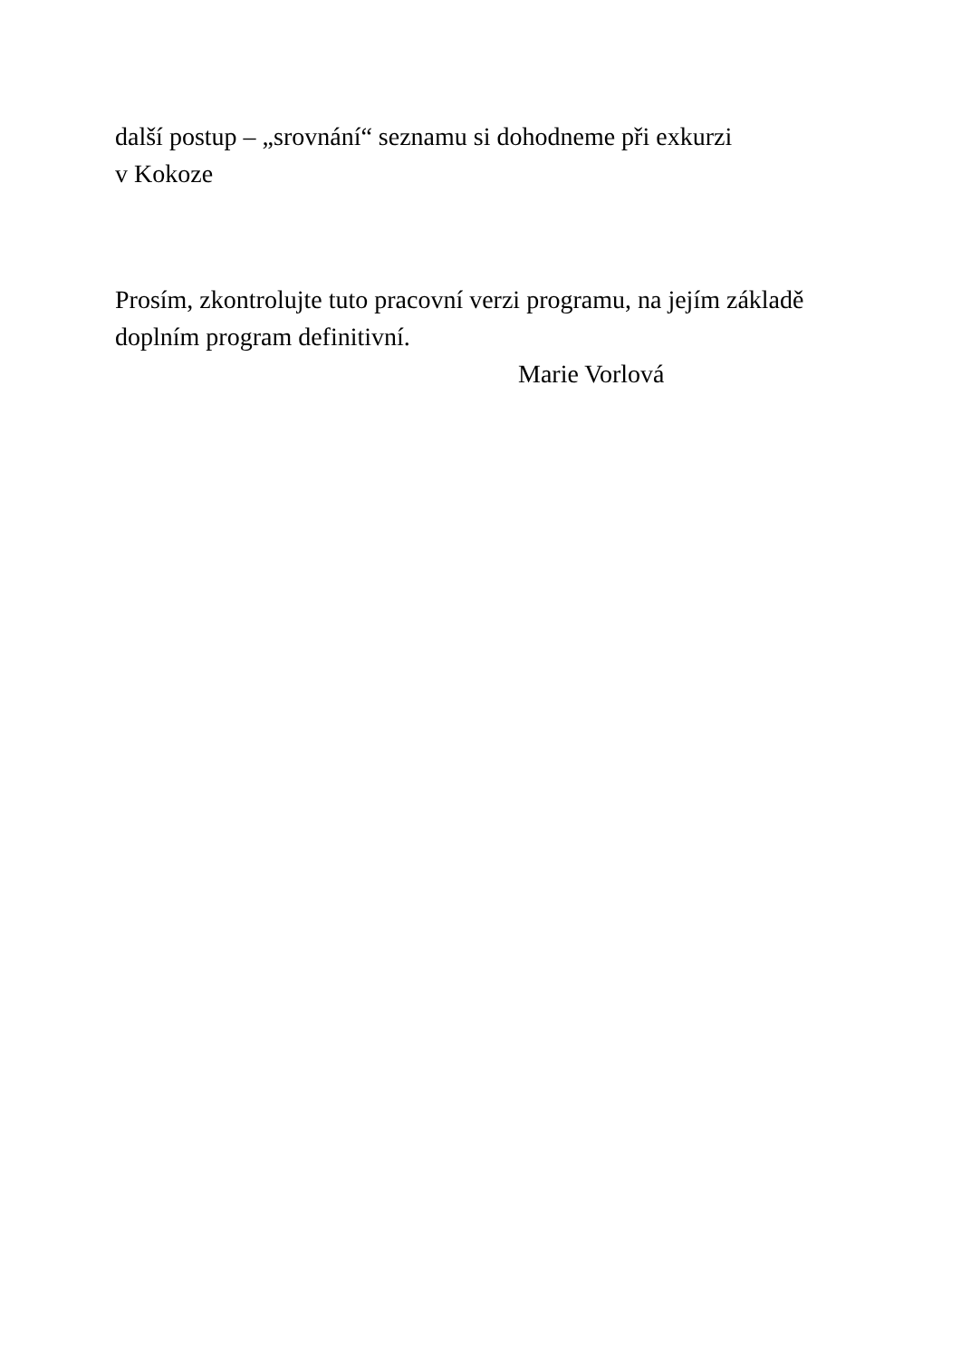další postup – „srovnání“ seznamu si dohodneme při exkurzi
v Kokoze
Prosím, zkontrolujte tuto pracovní verzi programu, na jejím základě doplním program definitivní.
Marie Vorlová